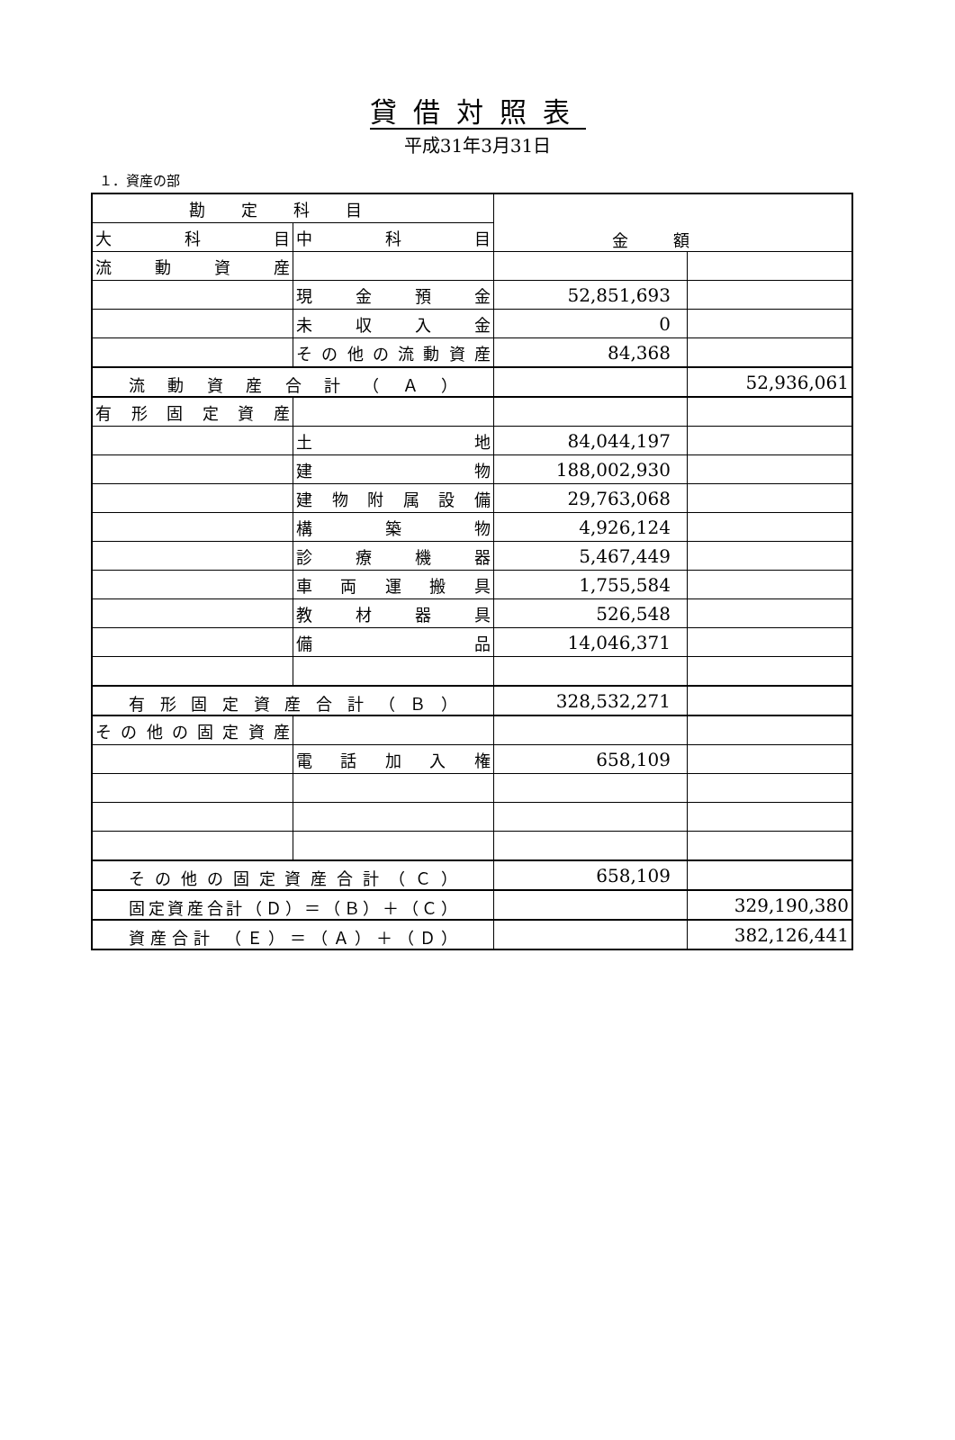貸借対照表
平成31年3月31日
１．資産の部
| 勘定科目 | | 金額 | |
| --- | --- | --- | --- |
| 大 科 目 | 中 科 目 | | |
| 流 動 資 産 | | | |
| | 現 金 預 金 | 52,851,693 | |
| | 未 収 入 金 | 0 | |
| | その他の流動資産 | 84,368 | |
| 流動資産合計（Ａ） | | | 52,936,061 |
| 有形固定資産 | | | |
| | 土 地 | 84,044,197 | |
| | 建 物 | 188,002,930 | |
| | 建物附属設備 | 29,763,068 | |
| | 構 築 物 | 4,926,124 | |
| | 診 療 機 器 | 5,467,449 | |
| | 車 両 運 搬 具 | 1,755,584 | |
| | 教 材 器 具 | 526,548 | |
| | 備 品 | 14,046,371 | |
| 有形固定資産合計（Ｂ） | | 328,532,271 | |
| その他の固定資産 | | | |
| | 電 話 加 入 権 | 658,109 | |
| その他の固定資産合計（Ｃ） | | 658,109 | |
| 固定資産合計（Ｄ）＝（Ｂ）＋（Ｃ） | | | 329,190,380 |
| 資産合計 （Ｅ）＝（Ａ）＋（Ｄ） | | | 382,126,441 |